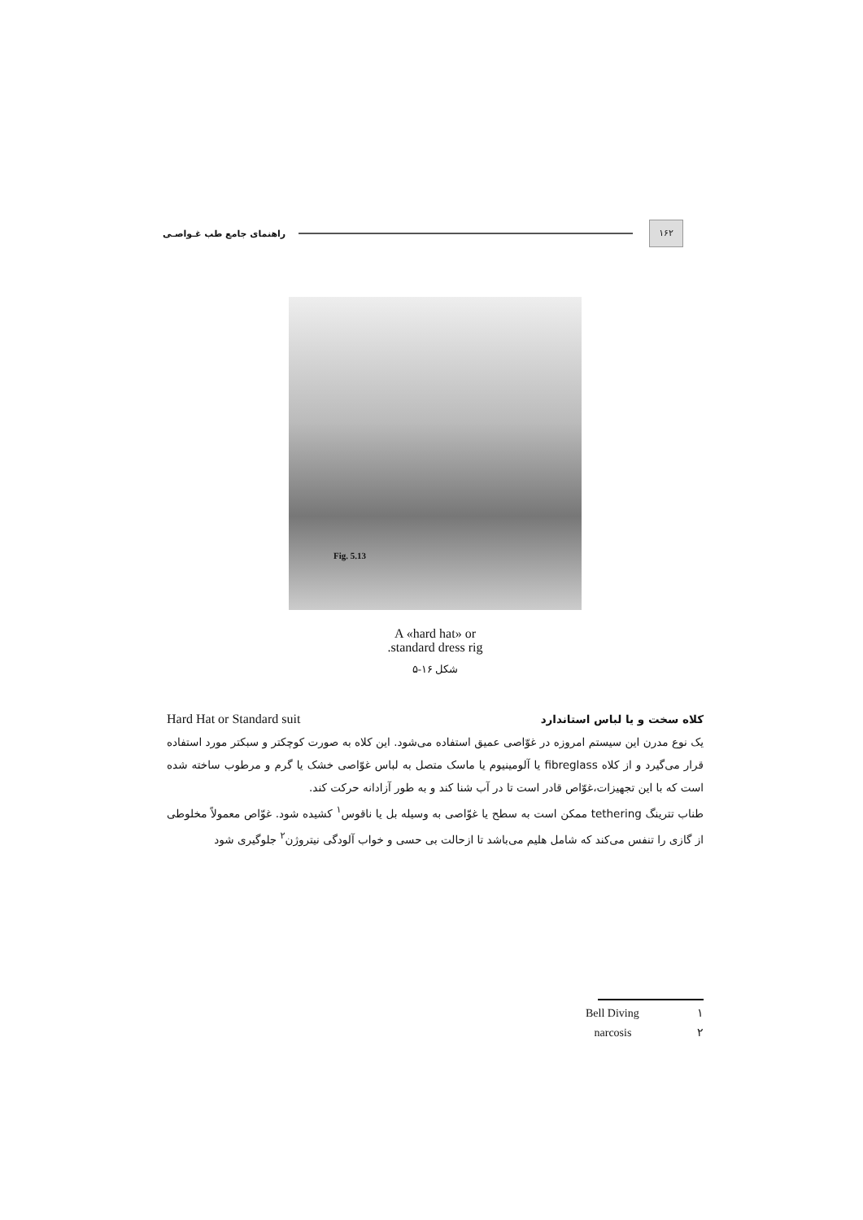۱۶۲
راهنمای جامع طب غـواصـی
Fig. 5.13
A «hard hat» or
.standard dress rig
شکل ۱۶-۵
کلاه سخت و یا لباس استاندارد Hard Hat or Standard suit
یک نوع مدرن این سیستم امروزه در غوّاصی عمیق استفاده می‌شود. این کلاه به صورت کوچکتر و سبکتر مورد استفاده قرار می‌گیرد و از کلاه fibreglass یا آلومینیوم یا ماسک متصل به لباس غوّاصی خشک یا گرم و مرطوب ساخته شده است که با این تجهیزات،غوّاص قادر است تا در آب شنا کند و به طور آزادانه حرکت کند.
طناب تترینگ tethering ممکن است به سطح یا غوّاصی به وسیله بل یا ناقوس<sup>۱</sup> کشیده شود. غوّاص معمولاً مخلوطی از گازی را تنفس می‌کند که شامل هلیم می‌باشد تا ازحالت بی حسی و خواب آلودگی نیتروژن<sup>۲</sup> جلوگیری شود
Bell Diving ۱
narcosis ۲